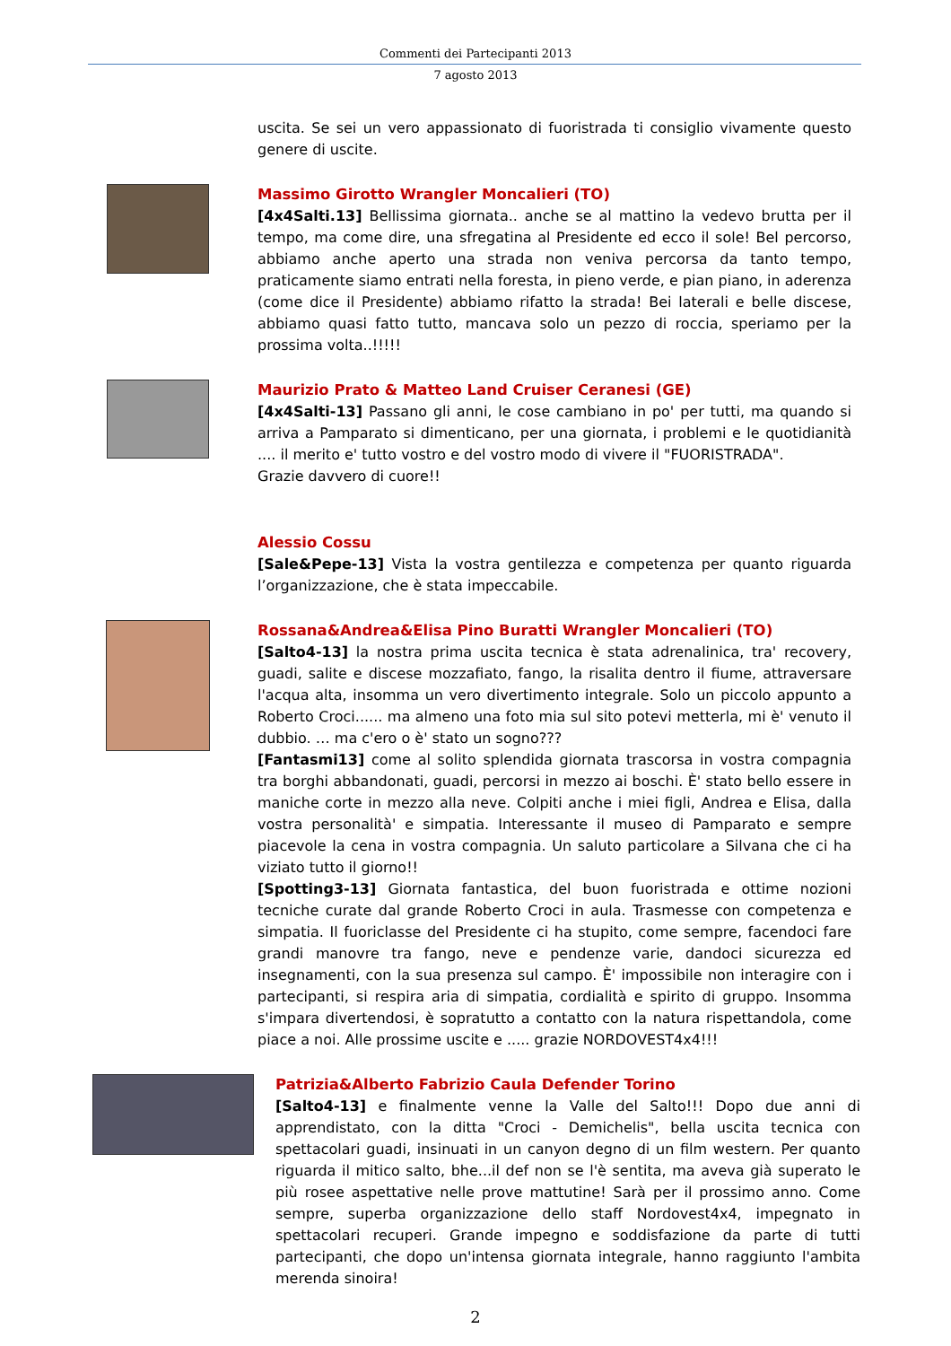Commenti dei Partecipanti 2013
7 agosto 2013
uscita. Se sei un vero appassionato di fuoristrada ti consiglio vivamente questo genere di uscite.
Massimo Girotto Wrangler Moncalieri (TO)
[4x4Salti.13] Bellissima giornata.. anche se al mattino la vedevo brutta per il tempo, ma come dire, una sfregatina al Presidente ed ecco il sole! Bel percorso, abbiamo anche aperto una strada non veniva percorsa da tanto tempo, praticamente siamo entrati nella foresta, in pieno verde, e pian piano, in aderenza (come dice il Presidente) abbiamo rifatto la strada! Bei laterali e belle discese, abbiamo quasi fatto tutto, mancava solo un pezzo di roccia, speriamo per la prossima volta..!!!!!
Maurizio Prato & Matteo Land Cruiser Ceranesi (GE)
[4x4Salti-13] Passano gli anni, le cose cambiano in po' per tutti, ma quando si arriva a Pamparato si dimenticano, per una giornata, i problemi e le quotidianità .... il merito e' tutto vostro e del vostro modo di vivere il "FUORISTRADA".
Grazie davvero di cuore!!
Alessio Cossu
[Sale&Pepe-13] Vista la vostra gentilezza e competenza per quanto riguarda l’organizzazione, che è stata impeccabile.
Rossana&Andrea&Elisa Pino Buratti Wrangler Moncalieri (TO)
[Salto4-13] la nostra prima uscita tecnica è stata adrenalinica, tra' recovery, guadi, salite e discese mozzafiato, fango, la risalita dentro il fiume, attraversare l'acqua alta, insomma un vero divertimento integrale. Solo un piccolo appunto a Roberto Croci...... ma almeno una foto mia sul sito potevi metterla, mi è' venuto il dubbio. … ma c'ero o è' stato un sogno???
[Fantasmi13] come al solito splendida giornata trascorsa in vostra compagnia tra borghi abbandonati, guadi, percorsi in mezzo ai boschi. È' stato bello essere in maniche corte in mezzo alla neve. Colpiti anche i miei figli, Andrea e Elisa, dalla vostra personalità' e simpatia. Interessante il museo di Pamparato e sempre piacevole la cena in vostra compagnia. Un saluto particolare a Silvana che ci ha viziato tutto il giorno!!
[Spotting3-13] Giornata fantastica, del buon fuoristrada e ottime nozioni tecniche curate dal grande Roberto Croci in aula. Trasmesse con competenza e simpatia. Il fuoriclasse del Presidente ci ha stupito, come sempre, facendoci fare grandi manovre tra fango, neve e pendenze varie, dandoci sicurezza ed insegnamenti, con la sua presenza sul campo. È' impossibile non interagire con i partecipanti, si respira aria di simpatia, cordialità e spirito di gruppo. Insomma s'impara divertendosi, è sopratutto a contatto con la natura rispettandola, come piace a noi. Alle prossime uscite e ..... grazie NORDOVEST4x4!!!
Patrizia&Alberto Fabrizio Caula Defender Torino
[Salto4-13] e finalmente venne la Valle del Salto!!! Dopo due anni di apprendistato, con la ditta "Croci - Demichelis", bella uscita tecnica con spettacolari guadi, insinuati in un canyon degno di un film western. Per quanto riguarda il mitico salto, bhe...il def non se l'è sentita, ma aveva già superato le più rosee aspettative nelle prove mattutine! Sarà per il prossimo anno. Come sempre, superba organizzazione dello staff Nordovest4x4, impegnato in spettacolari recuperi. Grande impegno e soddisfazione da parte di tutti partecipanti, che dopo un'intensa giornata integrale, hanno raggiunto l'ambita merenda sinoira!
2